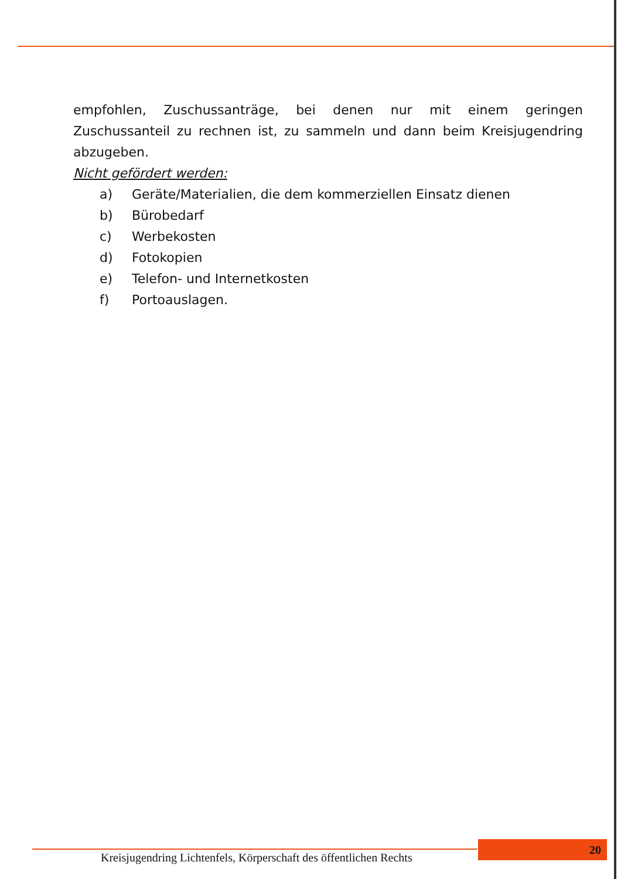empfohlen, Zuschussanträge, bei denen nur mit einem geringen Zuschussanteil zu rechnen ist, zu sammeln und dann beim Kreisjugendring abzugeben.
Nicht gefördert werden:
a) Geräte/Materialien, die dem kommerziellen Einsatz dienen
b) Bürobedarf
c) Werbekosten
d) Fotokopien
e) Telefon- und Internetkosten
f) Portoauslagen.
Kreisjugendring Lichtenfels, Körperschaft des öffentlichen Rechts
20